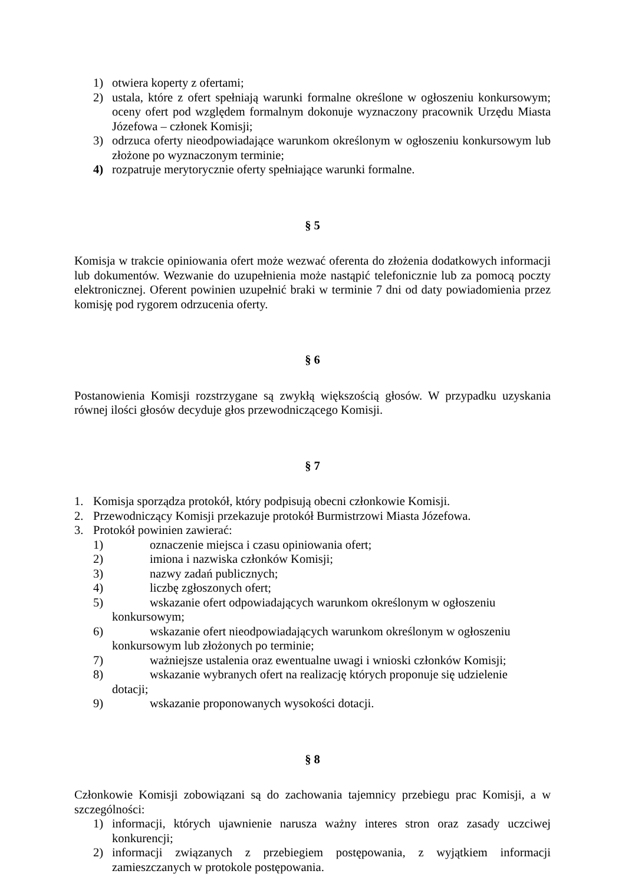1) otwiera koperty z ofertami;
2) ustala, które z ofert spełniają warunki formalne określone w ogłoszeniu konkursowym; oceny ofert pod względem formalnym dokonuje wyznaczony pracownik Urzędu Miasta Józefowa – członek Komisji;
3) odrzuca oferty nieodpowiadające warunkom określonym w ogłoszeniu konkursowym lub złożone po wyznaczonym terminie;
4) rozpatruje merytorycznie oferty spełniające warunki formalne.
§ 5
Komisja w trakcie opiniowania ofert może wezwać oferenta do złożenia dodatkowych informacji lub dokumentów. Wezwanie do uzupełnienia może nastąpić telefonicznie lub za pomocą poczty elektronicznej. Oferent powinien uzupełnić braki w terminie 7 dni od daty powiadomienia przez komisję pod rygorem odrzucenia oferty.
§ 6
Postanowienia Komisji rozstrzygane są zwykłą większością głosów. W przypadku uzyskania równej ilości głosów decyduje głos przewodniczącego Komisji.
§ 7
1. Komisja sporządza protokół, który podpisują obecni członkowie Komisji.
2. Przewodniczący Komisji przekazuje protokół Burmistrzowi Miasta Józefowa.
3. Protokół powinien zawierać:
1) oznaczenie miejsca i czasu opiniowania ofert;
2) imiona i nazwiska członków Komisji;
3) nazwy zadań publicznych;
4) liczbę zgłoszonych ofert;
5) wskazanie ofert odpowiadających warunkom określonym w ogłoszeniu
konkursowym;
6) wskazanie ofert nieodpowiadających warunkom określonym w ogłoszeniu
konkursowym lub złożonych po terminie;
7) ważniejsze ustalenia oraz ewentualne uwagi i wnioski członków Komisji;
8) wskazanie wybranych ofert na realizację których proponuje się udzielenie
dotacji;
9) wskazanie proponowanych wysokości dotacji.
§ 8
Członkowie Komisji zobowiązani są do zachowania tajemnicy przebiegu prac Komisji, a w szczególności:
1) informacji, których ujawnienie narusza ważny interes stron oraz zasady uczciwej konkurencji;
2) informacji związanych z przebiegiem postępowania, z wyjątkiem informacji zamieszczanych w protokole postępowania.